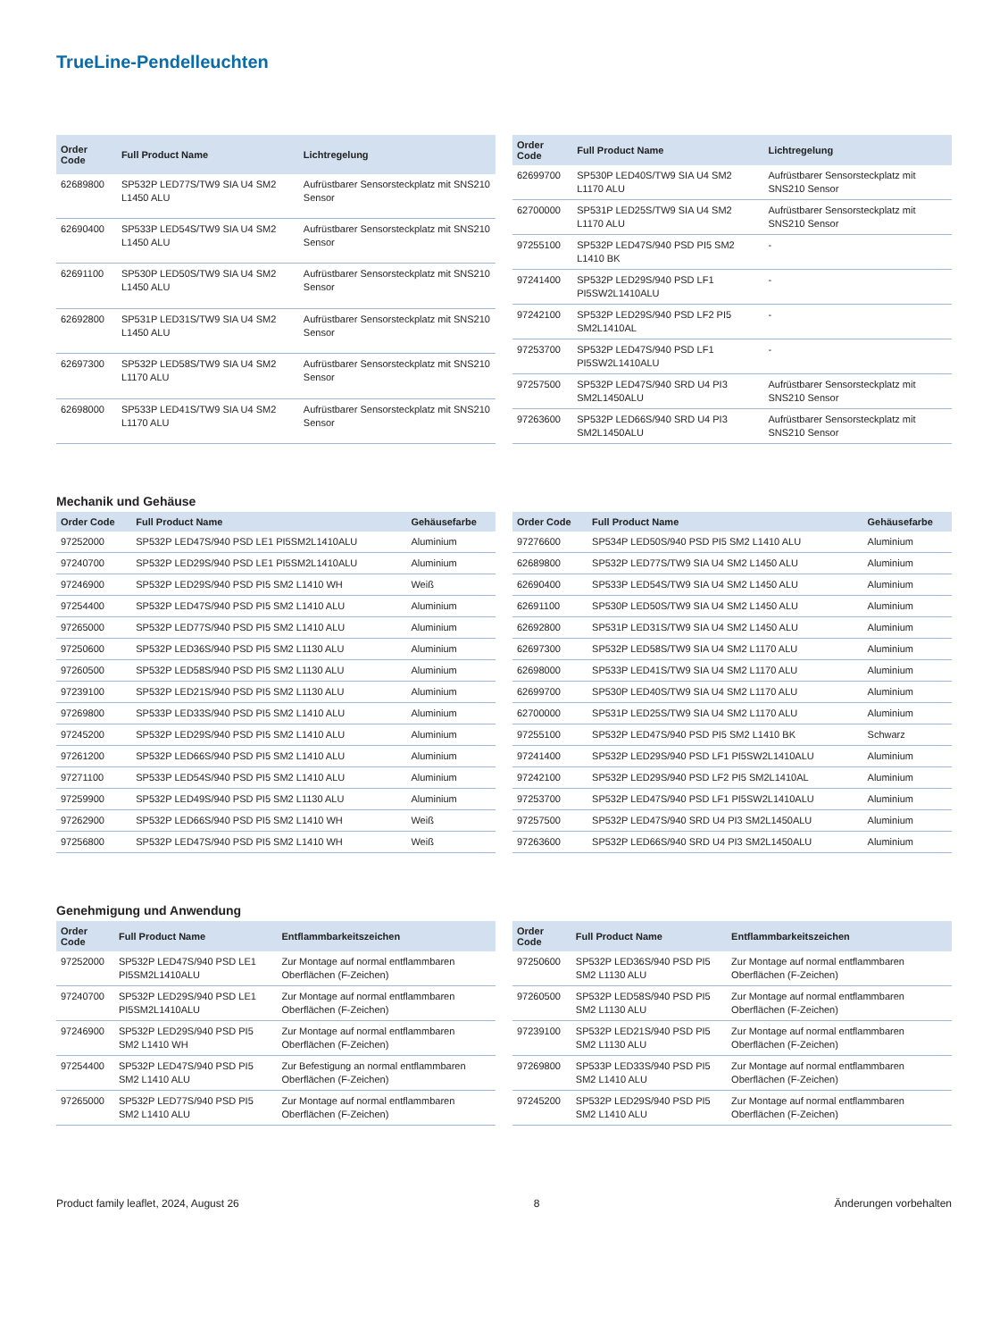TrueLine-Pendelleuchten
| Order Code | Full Product Name | Lichtregelung |
| --- | --- | --- |
| 62689800 | SP532P LED77S/TW9 SIA U4 SM2 L1450 ALU | Aufrüstbarer Sensorsteckplatz mit SNS210 Sensor |
| 62690400 | SP533P LED54S/TW9 SIA U4 SM2 L1450 ALU | Aufrüstbarer Sensorsteckplatz mit SNS210 Sensor |
| 62691100 | SP530P LED50S/TW9 SIA U4 SM2 L1450 ALU | Aufrüstbarer Sensorsteckplatz mit SNS210 Sensor |
| 62692800 | SP531P LED31S/TW9 SIA U4 SM2 L1450 ALU | Aufrüstbarer Sensorsteckplatz mit SNS210 Sensor |
| 62697300 | SP532P LED58S/TW9 SIA U4 SM2 L1170 ALU | Aufrüstbarer Sensorsteckplatz mit SNS210 Sensor |
| 62698000 | SP533P LED41S/TW9 SIA U4 SM2 L1170 ALU | Aufrüstbarer Sensorsteckplatz mit SNS210 Sensor |
| Order Code | Full Product Name | Lichtregelung |
| --- | --- | --- |
| 62699700 | SP530P LED40S/TW9 SIA U4 SM2 L1170 ALU | Aufrüstbarer Sensorsteckplatz mit SNS210 Sensor |
| 62700000 | SP531P LED25S/TW9 SIA U4 SM2 L1170 ALU | Aufrüstbarer Sensorsteckplatz mit SNS210 Sensor |
| 97255100 | SP532P LED47S/940 PSD PI5 SM2 L1410 BK | - |
| 97241400 | SP532P LED29S/940 PSD LF1 PI5SW2L1410ALU | - |
| 97242100 | SP532P LED29S/940 PSD LF2 PI5 SM2L1410AL | - |
| 97253700 | SP532P LED47S/940 PSD LF1 PI5SW2L1410ALU | - |
| 97257500 | SP532P LED47S/940 SRD U4 PI3 SM2L1450ALU | Aufrüstbarer Sensorsteckplatz mit SNS210 Sensor |
| 97263600 | SP532P LED66S/940 SRD U4 PI3 SM2L1450ALU | Aufrüstbarer Sensorsteckplatz mit SNS210 Sensor |
Mechanik und Gehäuse
| Order Code | Full Product Name | Gehäusefarbe |
| --- | --- | --- |
| 97252000 | SP532P LED47S/940 PSD LE1 PI5SM2L1410ALU | Aluminium |
| 97240700 | SP532P LED29S/940 PSD LE1 PI5SM2L1410ALU | Aluminium |
| 97246900 | SP532P LED29S/940 PSD PI5 SM2 L1410 WH | Weiß |
| 97254400 | SP532P LED47S/940 PSD PI5 SM2 L1410 ALU | Aluminium |
| 97265000 | SP532P LED77S/940 PSD PI5 SM2 L1410 ALU | Aluminium |
| 97250600 | SP532P LED36S/940 PSD PI5 SM2 L1130 ALU | Aluminium |
| 97260500 | SP532P LED58S/940 PSD PI5 SM2 L1130 ALU | Aluminium |
| 97239100 | SP532P LED21S/940 PSD PI5 SM2 L1130 ALU | Aluminium |
| 97269800 | SP533P LED33S/940 PSD PI5 SM2 L1410 ALU | Aluminium |
| 97245200 | SP532P LED29S/940 PSD PI5 SM2 L1410 ALU | Aluminium |
| 97261200 | SP532P LED66S/940 PSD PI5 SM2 L1410 ALU | Aluminium |
| 97271100 | SP533P LED54S/940 PSD PI5 SM2 L1410 ALU | Aluminium |
| 97259900 | SP532P LED49S/940 PSD PI5 SM2 L1130 ALU | Aluminium |
| 97262900 | SP532P LED66S/940 PSD PI5 SM2 L1410 WH | Weiß |
| 97256800 | SP532P LED47S/940 PSD PI5 SM2 L1410 WH | Weiß |
| Order Code | Full Product Name | Gehäusefarbe |
| --- | --- | --- |
| 97276600 | SP534P LED50S/940 PSD PI5 SM2 L1410 ALU | Aluminium |
| 62689800 | SP532P LED77S/TW9 SIA U4 SM2 L1450 ALU | Aluminium |
| 62690400 | SP533P LED54S/TW9 SIA U4 SM2 L1450 ALU | Aluminium |
| 62691100 | SP530P LED50S/TW9 SIA U4 SM2 L1450 ALU | Aluminium |
| 62692800 | SP531P LED31S/TW9 SIA U4 SM2 L1450 ALU | Aluminium |
| 62697300 | SP532P LED58S/TW9 SIA U4 SM2 L1170 ALU | Aluminium |
| 62698000 | SP533P LED41S/TW9 SIA U4 SM2 L1170 ALU | Aluminium |
| 62699700 | SP530P LED40S/TW9 SIA U4 SM2 L1170 ALU | Aluminium |
| 62700000 | SP531P LED25S/TW9 SIA U4 SM2 L1170 ALU | Aluminium |
| 97255100 | SP532P LED47S/940 PSD PI5 SM2 L1410 BK | Schwarz |
| 97241400 | SP532P LED29S/940 PSD LF1 PI5SW2L1410ALU | Aluminium |
| 97242100 | SP532P LED29S/940 PSD LF2 PI5 SM2L1410AL | Aluminium |
| 97253700 | SP532P LED47S/940 PSD LF1 PI5SW2L1410ALU | Aluminium |
| 97257500 | SP532P LED47S/940 SRD U4 PI3 SM2L1450ALU | Aluminium |
| 97263600 | SP532P LED66S/940 SRD U4 PI3 SM2L1450ALU | Aluminium |
Genehmigung und Anwendung
| Order Code | Full Product Name | Entflammbarkeitszeichen |
| --- | --- | --- |
| 97252000 | SP532P LED47S/940 PSD LE1 PI5SM2L1410ALU | Zur Montage auf normal entflammbaren Oberflächen (F-Zeichen) |
| 97240700 | SP532P LED29S/940 PSD LE1 PI5SM2L1410ALU | Zur Montage auf normal entflammbaren Oberflächen (F-Zeichen) |
| 97246900 | SP532P LED29S/940 PSD PI5 SM2 L1410 WH | Zur Montage auf normal entflammbaren Oberflächen (F-Zeichen) |
| 97254400 | SP532P LED47S/940 PSD PI5 SM2 L1410 ALU | Zur Befestigung an normal entflammbaren Oberflächen (F-Zeichen) |
| 97265000 | SP532P LED77S/940 PSD PI5 SM2 L1410 ALU | Zur Montage auf normal entflammbaren Oberflächen (F-Zeichen) |
| Order Code | Full Product Name | Entflammbarkeitszeichen |
| --- | --- | --- |
| 97250600 | SP532P LED36S/940 PSD PI5 SM2 L1130 ALU | Zur Montage auf normal entflammbaren Oberflächen (F-Zeichen) |
| 97260500 | SP532P LED58S/940 PSD PI5 SM2 L1130 ALU | Zur Montage auf normal entflammbaren Oberflächen (F-Zeichen) |
| 97239100 | SP532P LED21S/940 PSD PI5 SM2 L1130 ALU | Zur Montage auf normal entflammbaren Oberflächen (F-Zeichen) |
| 97269800 | SP533P LED33S/940 PSD PI5 SM2 L1410 ALU | Zur Montage auf normal entflammbaren Oberflächen (F-Zeichen) |
| 97245200 | SP532P LED29S/940 PSD PI5 SM2 L1410 ALU | Zur Montage auf normal entflammbaren Oberflächen (F-Zeichen) |
Product family leaflet, 2024, August 26 8 Änderungen vorbehalten